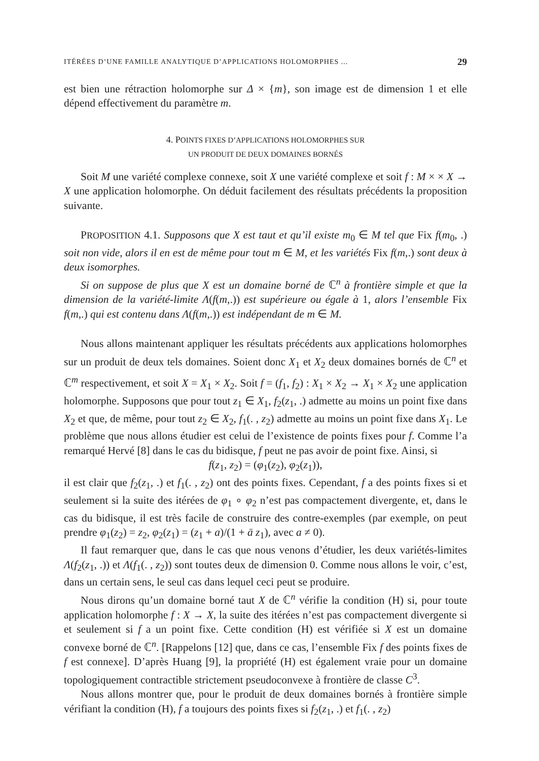ITÉRÉES D’UNE FAMILLE ANALYTIQUE D’APPLICATIONS HOLOMORPHES ... 29
est bien une rétraction holomorphe sur Δ × {m}, son image est de dimension 1 et elle dépend effectivement du paramètre m.
4. POINTS FIXES D’APPLICATIONS HOLOMORPHES SUR
UN PRODUIT DE DEUX DOMAINES BORNÉS
Soit M une variété complexe connexe, soit X une variété complexe et soit f : M × × X → X une application holomorphe. On déduit facilement des résultats précédents la proposition suivante.
PROPOSITION 4.1. Supposons que X est taut et qu’il existe m<sub>0</sub> ∈ M tel que Fix f(m<sub>0</sub>, .) soit non vide, alors il en est de même pour tout m ∈ M, et les variétés Fix f(m,.) sont deux à deux isomorphes.
Si on suppose de plus que X est un domaine borné de ℂ<sup>n</sup> à frontière simple et que la dimension de la variété-limite Λ(f(m,.)) est supérieure ou égale à 1, alors l’ensemble Fix f(m,.) qui est contenu dans Λ(f(m,.)) est indépendant de m ∈ M.
Nous allons maintenant appliquer les résultats précédents aux applications holomorphes sur un produit de deux tels domaines. Soient donc X<sub>1</sub> et X<sub>2</sub> deux domaines bornés de ℂ<sup>n</sup> et ℂ<sup>m</sup> respectivement, et soit X = X<sub>1</sub> × X<sub>2</sub>. Soit f = (f<sub>1</sub>, f<sub>2</sub>) : X<sub>1</sub> × X<sub>2</sub> → X<sub>1</sub> × X<sub>2</sub> une application holomorphe. Supposons que pour tout z<sub>1</sub> ∈ X<sub>1</sub>, f<sub>2</sub>(z<sub>1</sub>, .) admette au moins un point fixe dans X<sub>2</sub> et que, de même, pour tout z<sub>2</sub> ∈ X<sub>2</sub>, f<sub>1</sub>(. , z<sub>2</sub>) admette au moins un point fixe dans X<sub>1</sub>. Le problème que nous allons étudier est celui de l’existence de points fixes pour f. Comme l’a remarqué Hervé [8] dans le cas du bidisque, f peut ne pas avoir de point fixe. Ainsi, si
f(z<sub>1</sub>, z<sub>2</sub>) = (φ<sub>1</sub>(z<sub>2</sub>), φ<sub>2</sub>(z<sub>1</sub>)),
il est clair que f<sub>2</sub>(z<sub>1</sub>, .) et f<sub>1</sub>(. , z<sub>2</sub>) ont des points fixes. Cependant, f a des points fixes si et seulement si la suite des itérées de φ<sub>1</sub> ∘ φ<sub>2</sub> n’est pas compactement divergente, et, dans le cas du bidisque, il est très facile de construire des contre-exemples (par exemple, on peut prendre φ<sub>1</sub>(z<sub>2</sub>) = z<sub>2</sub>, φ<sub>2</sub>(z<sub>1</sub>) = (z<sub>1</sub> + a)/(1 + ā z<sub>1</sub>), avec a ≠ 0).
Il faut remarquer que, dans le cas que nous venons d’étudier, les deux variétés-limites Λ(f<sub>2</sub>(z<sub>1</sub>, .)) et Λ(f<sub>1</sub>(. , z<sub>2</sub>)) sont toutes deux de dimension 0. Comme nous allons le voir, c’est, dans un certain sens, le seul cas dans lequel ceci peut se produire.
Nous dirons qu’un domaine borné taut X de ℂ<sup>n</sup> vérifie la condition (H) si, pour toute application holomorphe f : X → X, la suite des itérées n’est pas compactement divergente si et seulement si f a un point fixe. Cette condition (H) est vérifiée si X est un domaine convexe borné de ℂ<sup>n</sup>. [Rappelons [12] que, dans ce cas, l’ensemble Fix f des points fixes de f est connexe]. D’après Huang [9], la propriété (H) est également vraie pour un domaine topologiquement contractible strictement pseudoconvexe à frontière de classe C<sup>3</sup>.
Nous allons montrer que, pour le produit de deux domaines bornés à frontière simple vérifiant la condition (H), f a toujours des points fixes si f<sub>2</sub>(z<sub>1</sub>, .) et f<sub>1</sub>(. , z<sub>2</sub>)